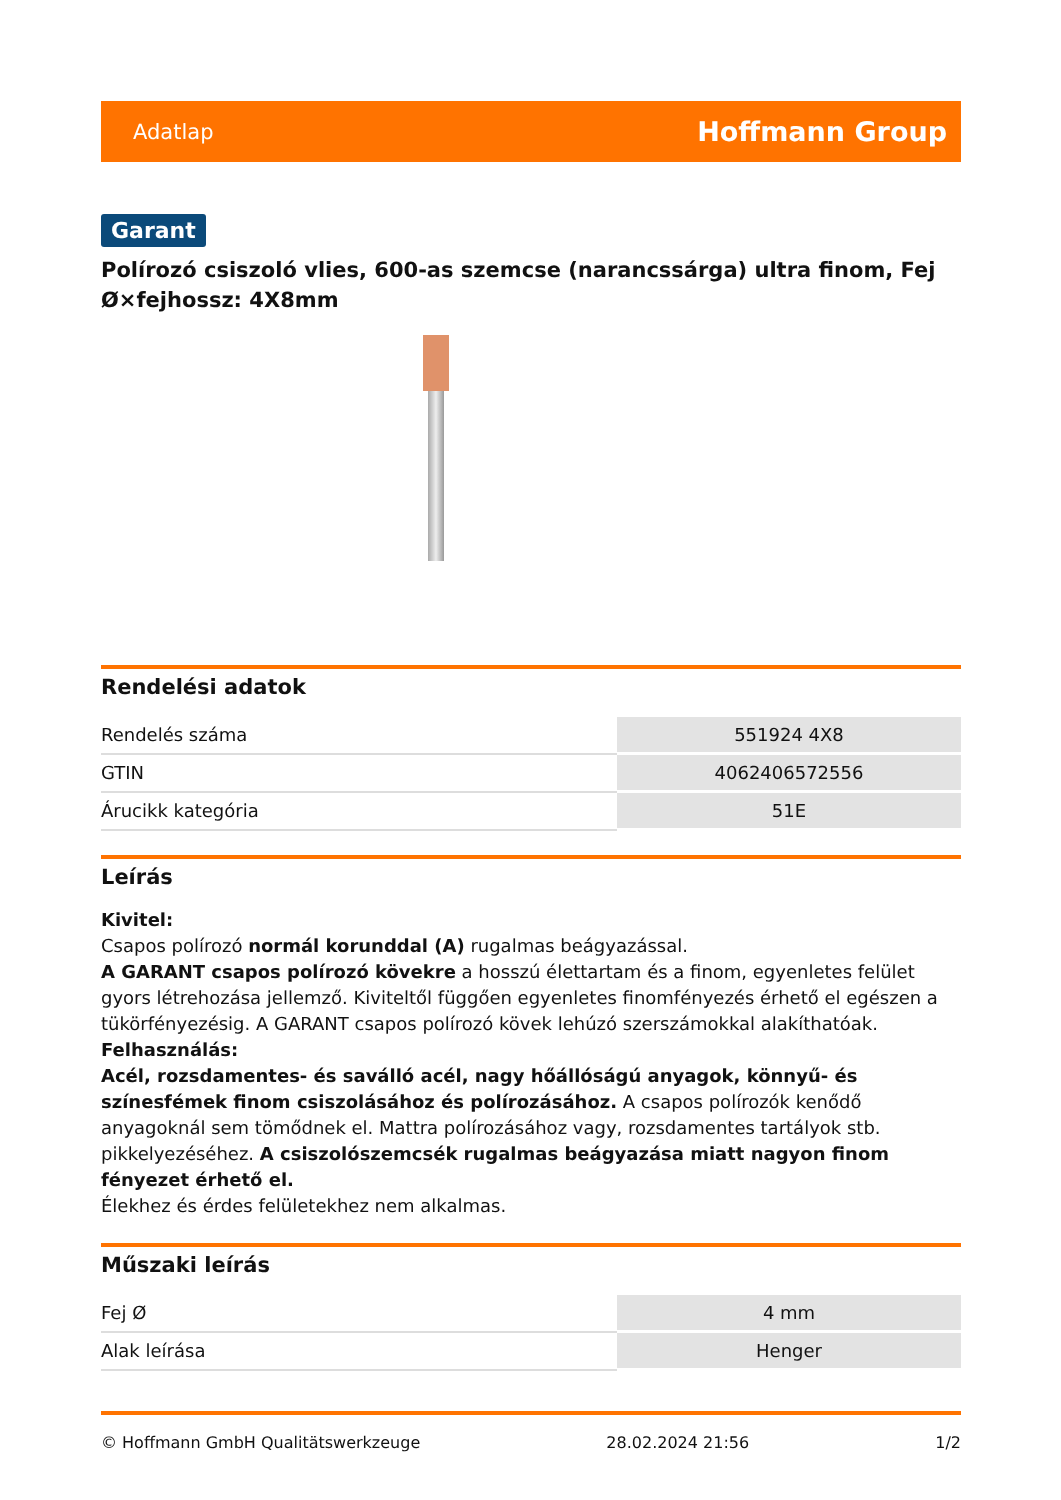Adatlap Hoffmann Group
Garant
Polírozó csiszoló vlies, 600-as szemcse (narancssárga) ultra finom, Fej Ø×fejhossz: 4X8mm
Rendelési adatok
| Rendelés száma | 551924 4X8 |
| GTIN | 4062406572556 |
| Árucikk kategória | 51E |
Leírás
Kivitel:
Csapos polírozó normál korunddal (A) rugalmas beágyazással.
A GARANT csapos polírozó kövekre a hosszú élettartam és a finom, egyenletes felület gyors létrehozása jellemző. Kiviteltől függően egyenletes finomfényezés érhető el egészen a tükörfényezésig. A GARANT csapos polírozó kövek lehúzó szerszámokkal alakíthatóak.
Felhasználás:
Acél, rozsdamentes- és saválló acél, nagy hőállóságú anyagok, könnyű- és színesfémek finom csiszolásához és polírozásához. A csapos polírozók kenődő anyagoknál sem tömődnek el. Mattra polírozásához vagy, rozsdamentes tartályok stb. pikkelyezéséhez. A csiszolószemcsék rugalmas beágyazása miatt nagyon finom fényezet érhető el.
Élekhez és érdes felületekhez nem alkalmas.
Műszaki leírás
| Fej Ø | 4 mm |
| Alak leírása | Henger |
© Hoffmann GmbH Qualitätswerkzeuge 28.02.2024 21:56 1/2